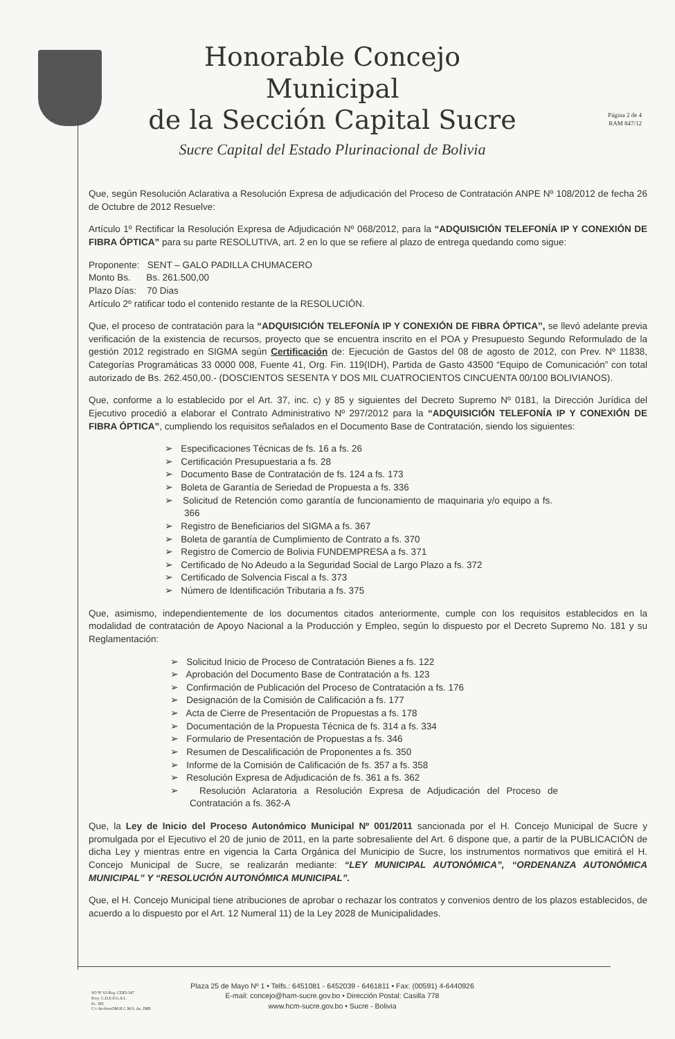Honorable Concejo Municipal
de la Sección Capital Sucre
Sucre Capital del Estado Plurinacional de Bolivia
Página 2 de 4
RAM 847/12
Que, según Resolución Aclarativa a Resolución Expresa de adjudicación del Proceso de Contratación ANPE Nº 108/2012 de fecha 26 de Octubre de 2012 Resuelve:
Artículo 1º Rectificar la Resolución Expresa de Adjudicación Nº 068/2012, para la “ADQUISICIÓN TELEFONÍA IP Y CONEXIÓN DE FIBRA ÓPTICA” para su parte RESOLUTIVA, art. 2 en lo que se refiere al plazo de entrega quedando como sigue:
Proponente: SENT – GALO PADILLA CHUMACERO
Monto Bs. Bs. 261.500,00
Plazo Días: 70 Dias
Artículo 2º ratificar todo el contenido restante de la RESOLUCIÓN.
Que, el proceso de contratación para la “ADQUISICIÓN TELEFONÍA IP Y CONEXIÓN DE FIBRA ÓPTICA”, se llevó adelante previa verificación de la existencia de recursos, proyecto que se encuentra inscrito en el POA y Presupuesto Segundo Reformulado de la gestión 2012 registrado en SIGMA según Certificación de: Ejecución de Gastos del 08 de agosto de 2012, con Prev. Nº 11838, Categorías Programáticas 33 0000 008, Fuente 41, Org. Fin. 119(IDH), Partida de Gasto 43500 “Equipo de Comunicación” con total autorizado de Bs. 262.450,00.- (DOSCIENTOS SESENTA Y DOS MIL CUATROCIENTOS CINCUENTA 00/100 BOLIVIANOS).
Que, conforme a lo establecido por el Art. 37, inc. c) y 85 y siguientes del Decreto Supremo Nº 0181, la Dirección Jurídica del Ejecutivo procedió a elaborar el Contrato Administrativo Nº 297/2012 para la “ADQUISICIÓN TELEFONÍA IP Y CONEXIÓN DE FIBRA ÓPTICA”, cumpliendo los requisitos señalados en el Documento Base de Contratación, siendo los siguientes:
➢ Especificaciones Técnicas de fs. 16 a fs. 26
➢ Certificación Presupuestaria a fs. 28
➢ Documento Base de Contratación de fs. 124 a fs. 173
➢ Boleta de Garantía de Seriedad de Propuesta a fs. 336
➢ Solicitud de Retención como garantía de funcionamiento de maquinaria y/o equipo a fs. 366
➢ Registro de Beneficiarios del SIGMA a fs. 367
➢ Boleta de garantía de Cumplimiento de Contrato a fs. 370
➢ Registro de Comercio de Bolivia FUNDEMPRESA a fs. 371
➢ Certificado de No Adeudo a la Seguridad Social de Largo Plazo a fs. 372
➢ Certificado de Solvencia Fiscal a fs. 373
➢ Número de Identificación Tributaria a fs. 375
Que, asimismo, independientemente de los documentos citados anteriormente, cumple con los requisitos establecidos en la modalidad de contratación de Apoyo Nacional a la Producción y Empleo, según lo dispuesto por el Decreto Supremo No. 181 y su Reglamentación:
➢ Solicitud Inicio de Proceso de Contratación Bienes a fs. 122
➢ Aprobación del Documento Base de Contratación a fs. 123
➢ Confirmación de Publicación del Proceso de Contratación a fs. 176
➢ Designación de la Comisión de Calificación a fs. 177
➢ Acta de Cierre de Presentación de Propuestas a fs. 178
➢ Documentación de la Propuesta Técnica de fs. 314 a fs. 334
➢ Formulario de Presentación de Propuestas a fs. 346
➢ Resumen de Descalificación de Proponentes a fs. 350
➢ Informe de la Comisión de Calificación de fs. 357 a fs. 358
➢ Resolución Expresa de Adjudicación de fs. 361 a fs. 362
➢ Resolución Aclaratoria a Resolución Expresa de Adjudicación del Proceso de Contratación a fs. 362-A
Que, la Ley de Inicio del Proceso Autonómico Municipal Nº 001/2011 sancionada por el H. Concejo Municipal de Sucre y promulgada por el Ejecutivo el 20 de junio de 2011, en la parte sobresaliente del Art. 6 dispone que, a partir de la PUBLICACIÓN de dicha Ley y mientras entre en vigencia la Carta Orgánica del Municipio de Sucre, los instrumentos normativos que emitirá el H. Concejo Municipal de Sucre, se realizarán mediante: “LEY MUNICIPAL AUTONÓMICA”, “ORDENANZA AUTONÓMICA MUNICIPAL” Y “RESOLUCIÓN AUTONÓMICA MUNICIPAL”.
Que, el H. Concejo Municipal tiene atribuciones de aprobar o rechazar los contratos y convenios dentro de los plazos establecidos, de acuerdo a lo dispuesto por el Art. 12 Numeral 11) de la Ley 2028 de Municipalidades.
Plaza 25 de Mayo Nº 1 • Telfs.: 6451081 - 6452039 - 6461811 • Fax: (00591) 4-6440926
E-mail: concejo@ham-sucre.gov.bo • Dirección Postal: Casilla 778
www.hcm-sucre.gov.bo • Sucre - Bolivia
SO Nº 63 Reg. CDEI-347
Proy. C.D.E.F.G.A.L.
Fs. 385
C/c ArchivoOM.H.C.M.S. As. JMB